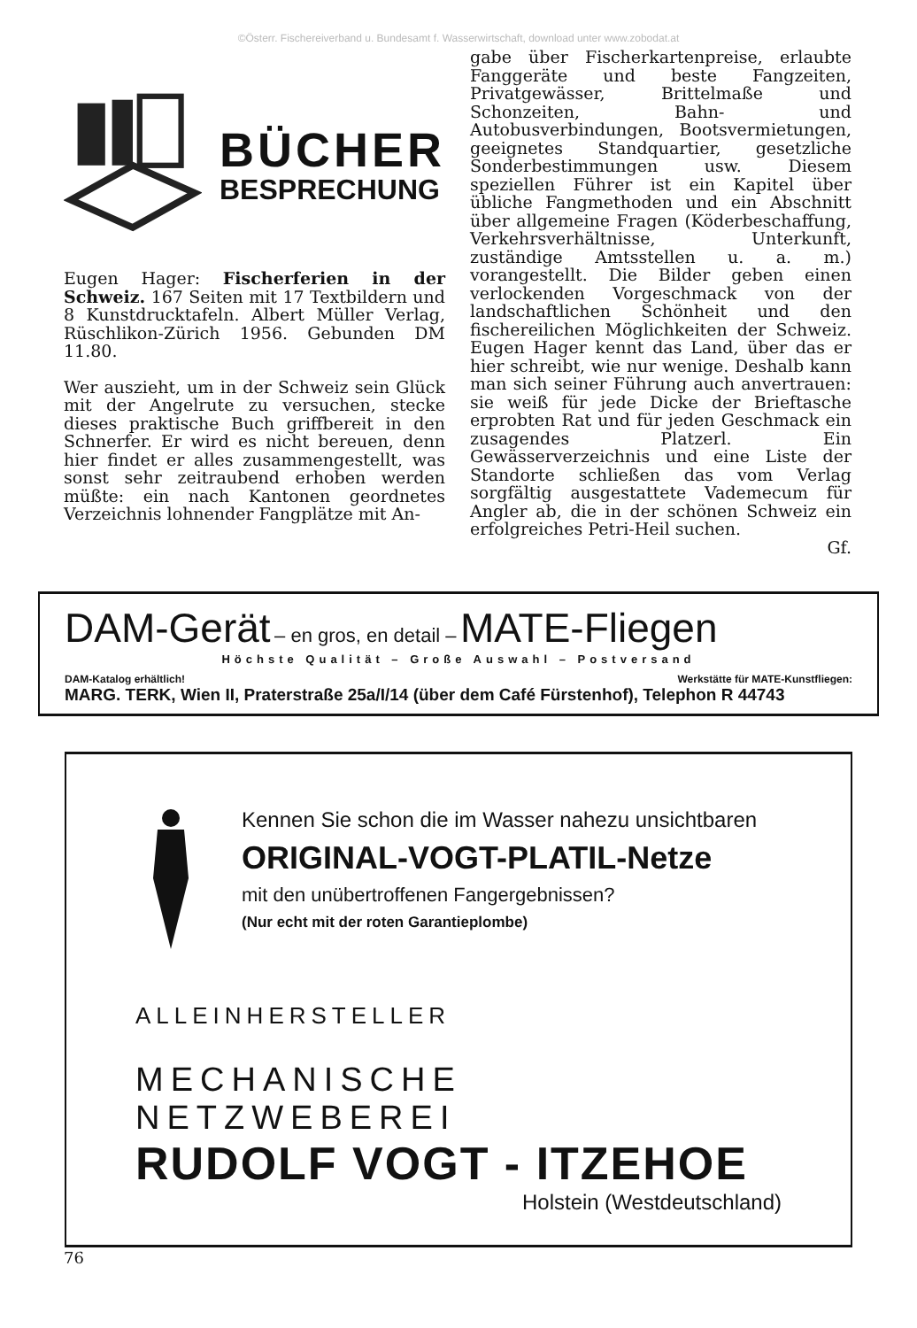©Österr. Fischereiverband u. Bundesamt f. Wasserwirtschaft, download unter www.zobodat.at
BÜCHER
BESPRECHUNG
Eugen Hager: Fischerferien in der Schweiz. 167 Seiten mit 17 Textbildern und 8 Kunstdrucktafeln. Albert Müller Verlag, Rüschlikon-Zürich 1956. Gebunden DM 11.80.
Wer auszieht, um in der Schweiz sein Glück mit der Angelrute zu versuchen, stecke dieses praktische Buch griffbereit in den Schnerfer. Er wird es nicht bereuen, denn hier findet er alles zusammengestellt, was sonst sehr zeitraubend erhoben werden müßte: ein nach Kantonen geordnetes Verzeichnis lohnender Fangplätze mit An-
gabe über Fischerkartenpreise, erlaubte Fanggeräte und beste Fangzeiten, Privatgewässer, Brittelmaße und Schonzeiten, Bahn- und Autobusverbindungen, Bootsvermietungen, geeignetes Standquartier, gesetzliche Sonderbestimmungen usw. Diesem speziellen Führer ist ein Kapitel über übliche Fangmethoden und ein Abschnitt über allgemeine Fragen (Köderbeschaffung, Verkehrsverhältnisse, Unterkunft, zuständige Amtsstellen u. a. m.) vorangestellt. Die Bilder geben einen verlockenden Vorgeschmack von der landschaftlichen Schönheit und den fischereilichen Möglichkeiten der Schweiz. Eugen Hager kennt das Land, über das er hier schreibt, wie nur wenige. Deshalb kann man sich seiner Führung auch anvertrauen: sie weiß für jede Dicke der Brieftasche erprobten Rat und für jeden Geschmack ein zusagendes Platzerl. Ein Gewässerverzeichnis und eine Liste der Standorte schließen das vom Verlag sorgfältig ausgestattete Vademecum für Angler ab, die in der schönen Schweiz ein erfolgreiches Petri-Heil suchen.
Gf.
DAM-Gerät – en gros, en detail – MATE-Fliegen
Höchste Qualität – Große Auswahl – Postversand
DAM-Katalog erhältlich! Werkstätte für MATE-Kunstfliegen:
MARG. TERK, Wien II, Praterstraße 25a/I/14 (über dem Café Fürstenhof), Telephon R 44743
Kennen Sie schon die im Wasser nahezu unsichtbaren
ORIGINAL-VOGT-PLATIL-Netze
mit den unübertroffenen Fangergebnissen?
(Nur echt mit der roten Garantieplombe)
ALLEINHERSTELLER
MECHANISCHE NETZWEBEREI
RUDOLF VOGT - ITZEHOE
Holstein (Westdeutschland)
76